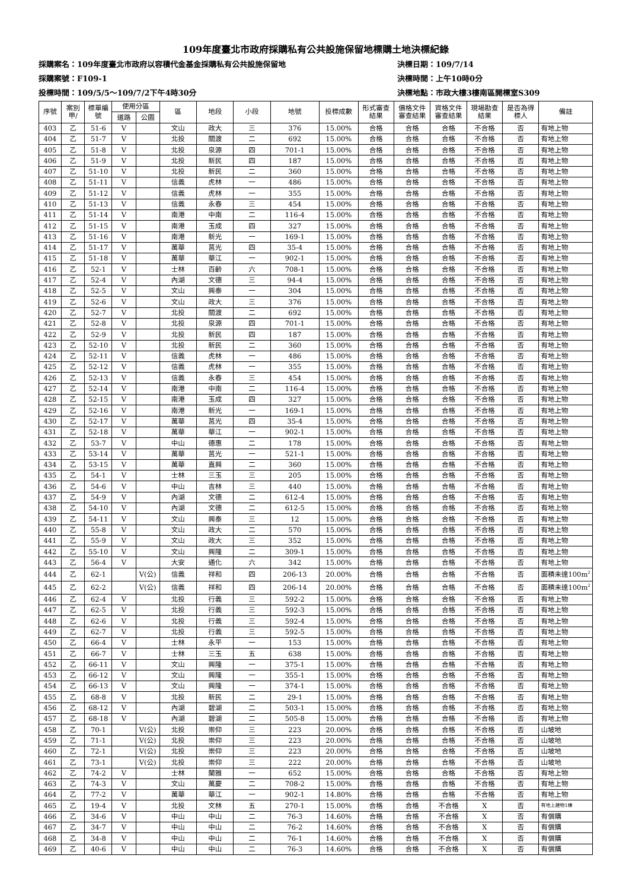109年度臺北市政府採購私有公共設施保留地標購土地決標紀錄
採購案名：109年度臺北市政府以容積代金基金採購私有公共設施保留地 決標日期：109/7/14
採購案號：F109-1 決標時間：上午10時0分
投標時間：109/5/5～109/7/2下午4時30分 決標地點：市政大樓3樓南區開標室S309
| 序號 | 案別 甲/ | 標單編 號 | 使用分區 | | 區 | 地段 | 小段 | 地號 | 投標成數 | 形式審查 結果 | 價格文件 審查結果 | 資格文件 審查結果 | 現場勘查 結果 | 是否為得 標人 | 備註 |
| --- | --- | --- | --- | --- | --- | --- | --- | --- | --- | --- | --- | --- | --- | --- | --- |
| | | | 道路 | 公園 | | | | | | | | | | | |
| 403 | 乙 | 51-6 | V | | 文山 | 政大 | 三 | 376 | 15.00% | 合格 | 合格 | 合格 | 不合格 | 否 | 有地上物 |
| 404 | 乙 | 51-7 | V | | 北投 | 關渡 | 二 | 692 | 15.00% | 合格 | 合格 | 合格 | 不合格 | 否 | 有地上物 |
| 405 | 乙 | 51-8 | V | | 北投 | 泉源 | 四 | 701-1 | 15.00% | 合格 | 合格 | 合格 | 不合格 | 否 | 有地上物 |
| 406 | 乙 | 51-9 | V | | 北投 | 新民 | 四 | 187 | 15.00% | 合格 | 合格 | 合格 | 不合格 | 否 | 有地上物 |
| 407 | 乙 | 51-10 | V | | 北投 | 新民 | 二 | 360 | 15.00% | 合格 | 合格 | 合格 | 不合格 | 否 | 有地上物 |
| 408 | 乙 | 51-11 | V | | 信義 | 虎林 | 一 | 486 | 15.00% | 合格 | 合格 | 合格 | 不合格 | 否 | 有地上物 |
| 409 | 乙 | 51-12 | V | | 信義 | 虎林 | 一 | 355 | 15.00% | 合格 | 合格 | 合格 | 不合格 | 否 | 有地上物 |
| 410 | 乙 | 51-13 | V | | 信義 | 永春 | 三 | 454 | 15.00% | 合格 | 合格 | 合格 | 不合格 | 否 | 有地上物 |
| 411 | 乙 | 51-14 | V | | 南港 | 中南 | 二 | 116-4 | 15.00% | 合格 | 合格 | 合格 | 不合格 | 否 | 有地上物 |
| 412 | 乙 | 51-15 | V | | 南港 | 玉成 | 四 | 327 | 15.00% | 合格 | 合格 | 合格 | 不合格 | 否 | 有地上物 |
| 413 | 乙 | 51-16 | V | | 南港 | 新光 | 一 | 169-1 | 15.00% | 合格 | 合格 | 合格 | 不合格 | 否 | 有地上物 |
| 414 | 乙 | 51-17 | V | | 萬華 | 莒光 | 四 | 35-4 | 15.00% | 合格 | 合格 | 合格 | 不合格 | 否 | 有地上物 |
| 415 | 乙 | 51-18 | V | | 萬華 | 華江 | 一 | 902-1 | 15.00% | 合格 | 合格 | 合格 | 不合格 | 否 | 有地上物 |
| 416 | 乙 | 52-1 | V | | 士林 | 百齡 | 六 | 708-1 | 15.00% | 合格 | 合格 | 合格 | 不合格 | 否 | 有地上物 |
| 417 | 乙 | 52-4 | V | | 內湖 | 文德 | 三 | 94-4 | 15.00% | 合格 | 合格 | 合格 | 不合格 | 否 | 有地上物 |
| 418 | 乙 | 52-5 | V | | 文山 | 興泰 | 一 | 304 | 15.00% | 合格 | 合格 | 合格 | 不合格 | 否 | 有地上物 |
| 419 | 乙 | 52-6 | V | | 文山 | 政大 | 三 | 376 | 15.00% | 合格 | 合格 | 合格 | 不合格 | 否 | 有地上物 |
| 420 | 乙 | 52-7 | V | | 北投 | 關渡 | 二 | 692 | 15.00% | 合格 | 合格 | 合格 | 不合格 | 否 | 有地上物 |
| 421 | 乙 | 52-8 | V | | 北投 | 泉源 | 四 | 701-1 | 15.00% | 合格 | 合格 | 合格 | 不合格 | 否 | 有地上物 |
| 422 | 乙 | 52-9 | V | | 北投 | 新民 | 四 | 187 | 15.00% | 合格 | 合格 | 合格 | 不合格 | 否 | 有地上物 |
| 423 | 乙 | 52-10 | V | | 北投 | 新民 | 二 | 360 | 15.00% | 合格 | 合格 | 合格 | 不合格 | 否 | 有地上物 |
| 424 | 乙 | 52-11 | V | | 信義 | 虎林 | 一 | 486 | 15.00% | 合格 | 合格 | 合格 | 不合格 | 否 | 有地上物 |
| 425 | 乙 | 52-12 | V | | 信義 | 虎林 | 一 | 355 | 15.00% | 合格 | 合格 | 合格 | 不合格 | 否 | 有地上物 |
| 426 | 乙 | 52-13 | V | | 信義 | 永春 | 三 | 454 | 15.00% | 合格 | 合格 | 合格 | 不合格 | 否 | 有地上物 |
| 427 | 乙 | 52-14 | V | | 南港 | 中南 | 二 | 116-4 | 15.00% | 合格 | 合格 | 合格 | 不合格 | 否 | 有地上物 |
| 428 | 乙 | 52-15 | V | | 南港 | 玉成 | 四 | 327 | 15.00% | 合格 | 合格 | 合格 | 不合格 | 否 | 有地上物 |
| 429 | 乙 | 52-16 | V | | 南港 | 新光 | 一 | 169-1 | 15.00% | 合格 | 合格 | 合格 | 不合格 | 否 | 有地上物 |
| 430 | 乙 | 52-17 | V | | 萬華 | 莒光 | 四 | 35-4 | 15.00% | 合格 | 合格 | 合格 | 不合格 | 否 | 有地上物 |
| 431 | 乙 | 52-18 | V | | 萬華 | 華江 | 一 | 902-1 | 15.00% | 合格 | 合格 | 合格 | 不合格 | 否 | 有地上物 |
| 432 | 乙 | 53-7 | V | | 中山 | 德惠 | 二 | 178 | 15.00% | 合格 | 合格 | 合格 | 不合格 | 否 | 有地上物 |
| 433 | 乙 | 53-14 | V | | 萬華 | 莒光 | 一 | 521-1 | 15.00% | 合格 | 合格 | 合格 | 不合格 | 否 | 有地上物 |
| 434 | 乙 | 53-15 | V | | 萬華 | 直興 | 二 | 360 | 15.00% | 合格 | 合格 | 合格 | 不合格 | 否 | 有地上物 |
| 435 | 乙 | 54-1 | V | | 士林 | 三玉 | 三 | 205 | 15.00% | 合格 | 合格 | 合格 | 不合格 | 否 | 有地上物 |
| 436 | 乙 | 54-6 | V | | 中山 | 吉林 | 三 | 440 | 15.00% | 合格 | 合格 | 合格 | 不合格 | 否 | 有地上物 |
| 437 | 乙 | 54-9 | V | | 內湖 | 文德 | 二 | 612-4 | 15.00% | 合格 | 合格 | 合格 | 不合格 | 否 | 有地上物 |
| 438 | 乙 | 54-10 | V | | 內湖 | 文德 | 二 | 612-5 | 15.00% | 合格 | 合格 | 合格 | 不合格 | 否 | 有地上物 |
| 439 | 乙 | 54-11 | V | | 文山 | 興泰 | 三 | 12 | 15.00% | 合格 | 合格 | 合格 | 不合格 | 否 | 有地上物 |
| 440 | 乙 | 55-8 | V | | 文山 | 政大 | 二 | 570 | 15.00% | 合格 | 合格 | 合格 | 不合格 | 否 | 有地上物 |
| 441 | 乙 | 55-9 | V | | 文山 | 政大 | 三 | 352 | 15.00% | 合格 | 合格 | 合格 | 不合格 | 否 | 有地上物 |
| 442 | 乙 | 55-10 | V | | 文山 | 興隆 | 二 | 309-1 | 15.00% | 合格 | 合格 | 合格 | 不合格 | 否 | 有地上物 |
| 443 | 乙 | 56-4 | V | | 大安 | 通化 | 六 | 342 | 15.00% | 合格 | 合格 | 合格 | 不合格 | 否 | 有地上物 |
| 444 | 乙 | 62-1 | | V(公) | 信義 | 祥和 | 四 | 206-13 | 20.00% | 合格 | 合格 | 合格 | 不合格 | 否 | 面積未達100m<sup>2</sup> |
| 445 | 乙 | 62-2 | | V(公) | 信義 | 祥和 | 四 | 206-14 | 20.00% | 合格 | 合格 | 合格 | 不合格 | 否 | 面積未達100m<sup>2</sup> |
| 446 | 乙 | 62-4 | V | | 北投 | 行義 | 三 | 592-2 | 15.00% | 合格 | 合格 | 合格 | 不合格 | 否 | 有地上物 |
| 447 | 乙 | 62-5 | V | | 北投 | 行義 | 三 | 592-3 | 15.00% | 合格 | 合格 | 合格 | 不合格 | 否 | 有地上物 |
| 448 | 乙 | 62-6 | V | | 北投 | 行義 | 三 | 592-4 | 15.00% | 合格 | 合格 | 合格 | 不合格 | 否 | 有地上物 |
| 449 | 乙 | 62-7 | V | | 北投 | 行義 | 三 | 592-5 | 15.00% | 合格 | 合格 | 合格 | 不合格 | 否 | 有地上物 |
| 450 | 乙 | 66-4 | V | | 士林 | 永平 | 一 | 153 | 15.00% | 合格 | 合格 | 合格 | 不合格 | 否 | 有地上物 |
| 451 | 乙 | 66-7 | V | | 士林 | 三玉 | 五 | 638 | 15.00% | 合格 | 合格 | 合格 | 不合格 | 否 | 有地上物 |
| 452 | 乙 | 66-11 | V | | 文山 | 興隆 | 一 | 375-1 | 15.00% | 合格 | 合格 | 合格 | 不合格 | 否 | 有地上物 |
| 453 | 乙 | 66-12 | V | | 文山 | 興隆 | 一 | 355-1 | 15.00% | 合格 | 合格 | 合格 | 不合格 | 否 | 有地上物 |
| 454 | 乙 | 66-13 | V | | 文山 | 興隆 | 一 | 374-1 | 15.00% | 合格 | 合格 | 合格 | 不合格 | 否 | 有地上物 |
| 455 | 乙 | 68-8 | V | | 北投 | 新民 | 二 | 29-1 | 15.00% | 合格 | 合格 | 合格 | 不合格 | 否 | 有地上物 |
| 456 | 乙 | 68-12 | V | | 內湖 | 碧湖 | 二 | 503-1 | 15.00% | 合格 | 合格 | 合格 | 不合格 | 否 | 有地上物 |
| 457 | 乙 | 68-18 | V | | 內湖 | 碧湖 | 二 | 505-8 | 15.00% | 合格 | 合格 | 合格 | 不合格 | 否 | 有地上物 |
| 458 | 乙 | 70-1 | | V(公) | 北投 | 崇仰 | 三 | 223 | 20.00% | 合格 | 合格 | 合格 | 不合格 | 否 | 山坡地 |
| 459 | 乙 | 71-1 | | V(公) | 北投 | 崇仰 | 三 | 223 | 20.00% | 合格 | 合格 | 合格 | 不合格 | 否 | 山坡地 |
| 460 | 乙 | 72-1 | | V(公) | 北投 | 崇仰 | 三 | 223 | 20.00% | 合格 | 合格 | 合格 | 不合格 | 否 | 山坡地 |
| 461 | 乙 | 73-1 | | V(公) | 北投 | 崇仰 | 三 | 222 | 20.00% | 合格 | 合格 | 合格 | 不合格 | 否 | 山坡地 |
| 462 | 乙 | 74-2 | V | | 士林 | 蘭雅 | 一 | 652 | 15.00% | 合格 | 合格 | 合格 | 不合格 | 否 | 有地上物 |
| 463 | 乙 | 74-3 | V | | 文山 | 萬慶 | 二 | 708-2 | 15.00% | 合格 | 合格 | 合格 | 不合格 | 否 | 有地上物 |
| 464 | 乙 | 77-2 | V | | 萬華 | 華江 | 一 | 902-1 | 14.80% | 合格 | 合格 | 合格 | 不合格 | 否 | 有地上物 |
| 465 | 乙 | 19-4 | V | | 北投 | 文林 | 五 | 270-1 | 15.00% | 合格 | 合格 | 不合格 | X | 否 | 有地上建物1棟 |
| 466 | 乙 | 34-6 | V | | 中山 | 中山 | 二 | 76-3 | 14.60% | 合格 | 合格 | 不合格 | X | 否 | 有償購 |
| 467 | 乙 | 34-7 | V | | 中山 | 中山 | 二 | 76-2 | 14.60% | 合格 | 合格 | 不合格 | X | 否 | 有償購 |
| 468 | 乙 | 34-8 | V | | 中山 | 中山 | 二 | 76-1 | 14.60% | 合格 | 合格 | 不合格 | X | 否 | 有償購 |
| 469 | 乙 | 40-6 | V | | 中山 | 中山 | 二 | 76-3 | 14.60% | 合格 | 合格 | 不合格 | X | 否 | 有償購 |